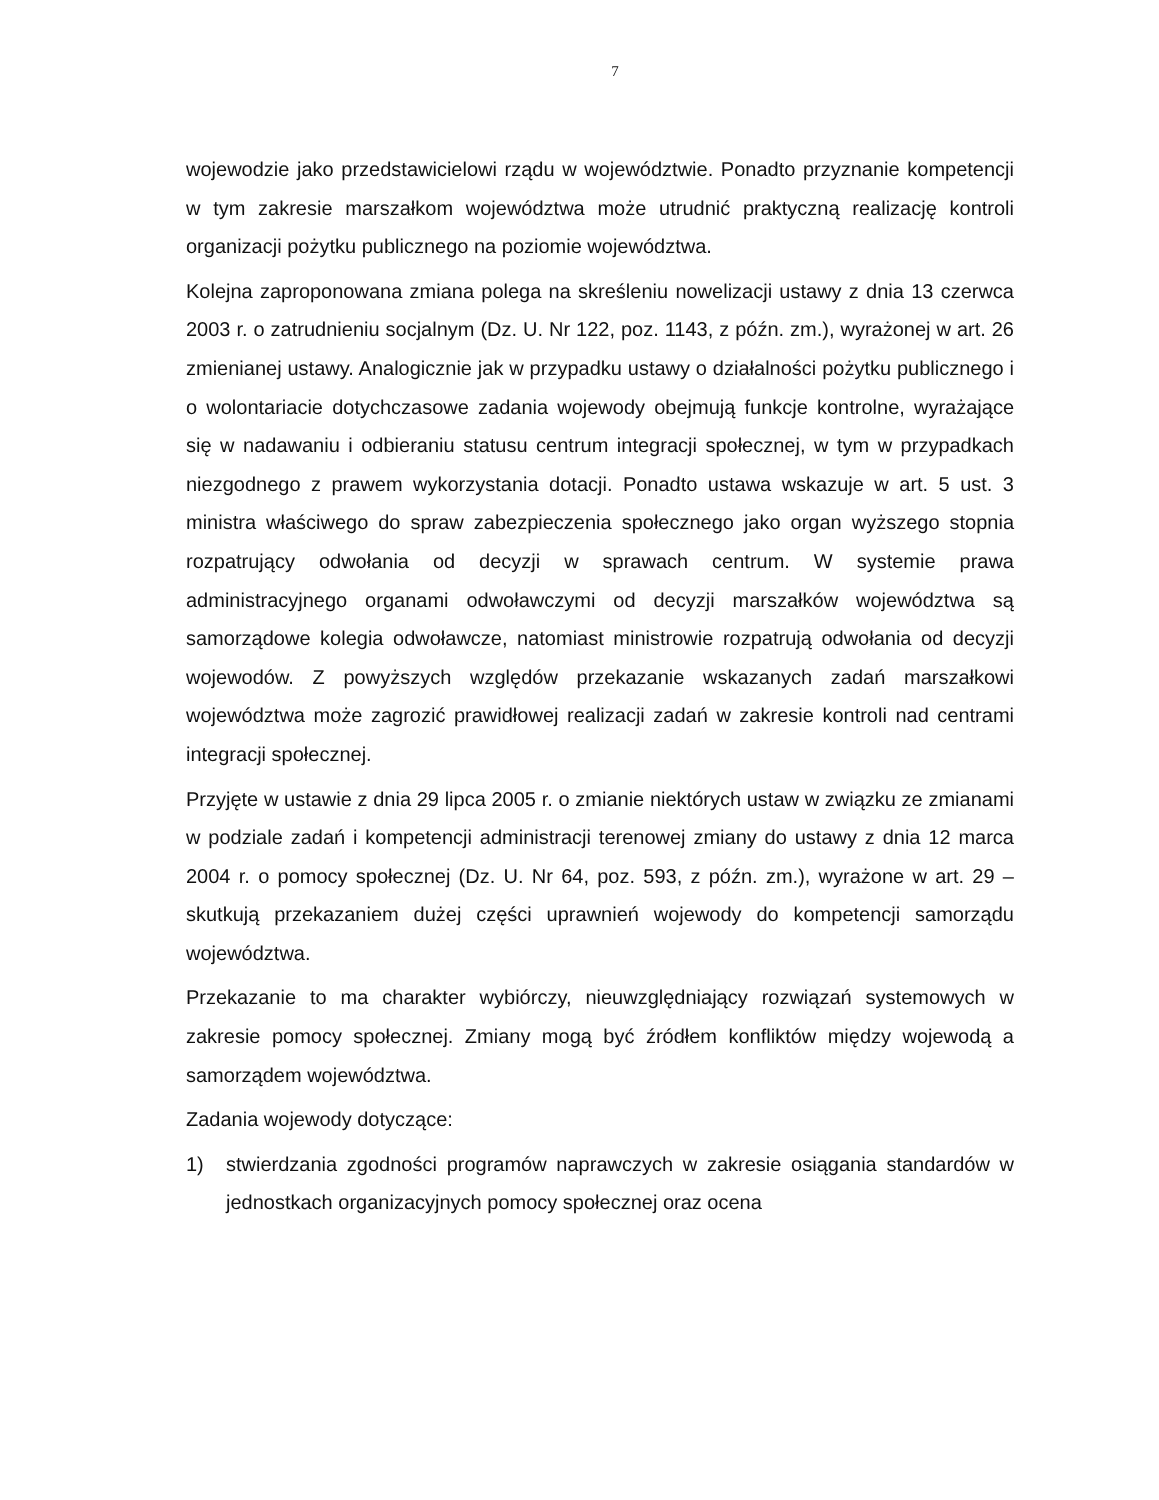7
wojewodzie jako przedstawicielowi rządu w województwie. Ponadto przyznanie kompetencji w tym zakresie marszałkom województwa może utrudnić praktyczną realizację kontroli organizacji pożytku publicznego na poziomie województwa.
Kolejna zaproponowana zmiana polega na skreśleniu nowelizacji ustawy z dnia 13 czerwca 2003 r. o zatrudnieniu socjalnym (Dz. U. Nr 122, poz. 1143, z późn. zm.), wyrażonej w art. 26 zmienianej ustawy. Analogicznie jak w przypadku ustawy o działalności pożytku publicznego i o wolontariacie dotychczasowe zadania wojewody obejmują funkcje kontrolne, wyrażające się w nadawaniu i odbieraniu statusu centrum integracji społecznej, w tym w przypadkach niezgodnego z prawem wykorzystania dotacji. Ponadto ustawa wskazuje w art. 5 ust. 3 ministra właściwego do spraw zabezpieczenia społecznego jako organ wyższego stopnia rozpatrujący odwołania od decyzji w sprawach centrum. W systemie prawa administracyjnego organami odwoławczymi od decyzji marszałków województwa są samorządowe kolegia odwoławcze, natomiast ministrowie rozpatrują odwołania od decyzji wojewodów. Z powyższych względów przekazanie wskazanych zadań marszałkowi województwa może zagrozić prawidłowej realizacji zadań w zakresie kontroli nad centrami integracji społecznej.
Przyjęte w ustawie z dnia 29 lipca 2005 r. o zmianie niektórych ustaw w związku ze zmianami w podziale zadań i kompetencji administracji terenowej zmiany do ustawy z dnia 12 marca 2004 r. o pomocy społecznej (Dz. U. Nr 64, poz. 593, z późn. zm.), wyrażone w art. 29 – skutkują przekazaniem dużej części uprawnień wojewody do kompetencji samorządu województwa.
Przekazanie to ma charakter wybiórczy, nieuwzględniający rozwiązań systemowych w zakresie pomocy społecznej. Zmiany mogą być źródłem konfliktów między wojewodą a samorządem województwa.
Zadania wojewody dotyczące:
1) stwierdzania zgodności programów naprawczych w zakresie osiągania standardów w jednostkach organizacyjnych pomocy społecznej oraz ocena